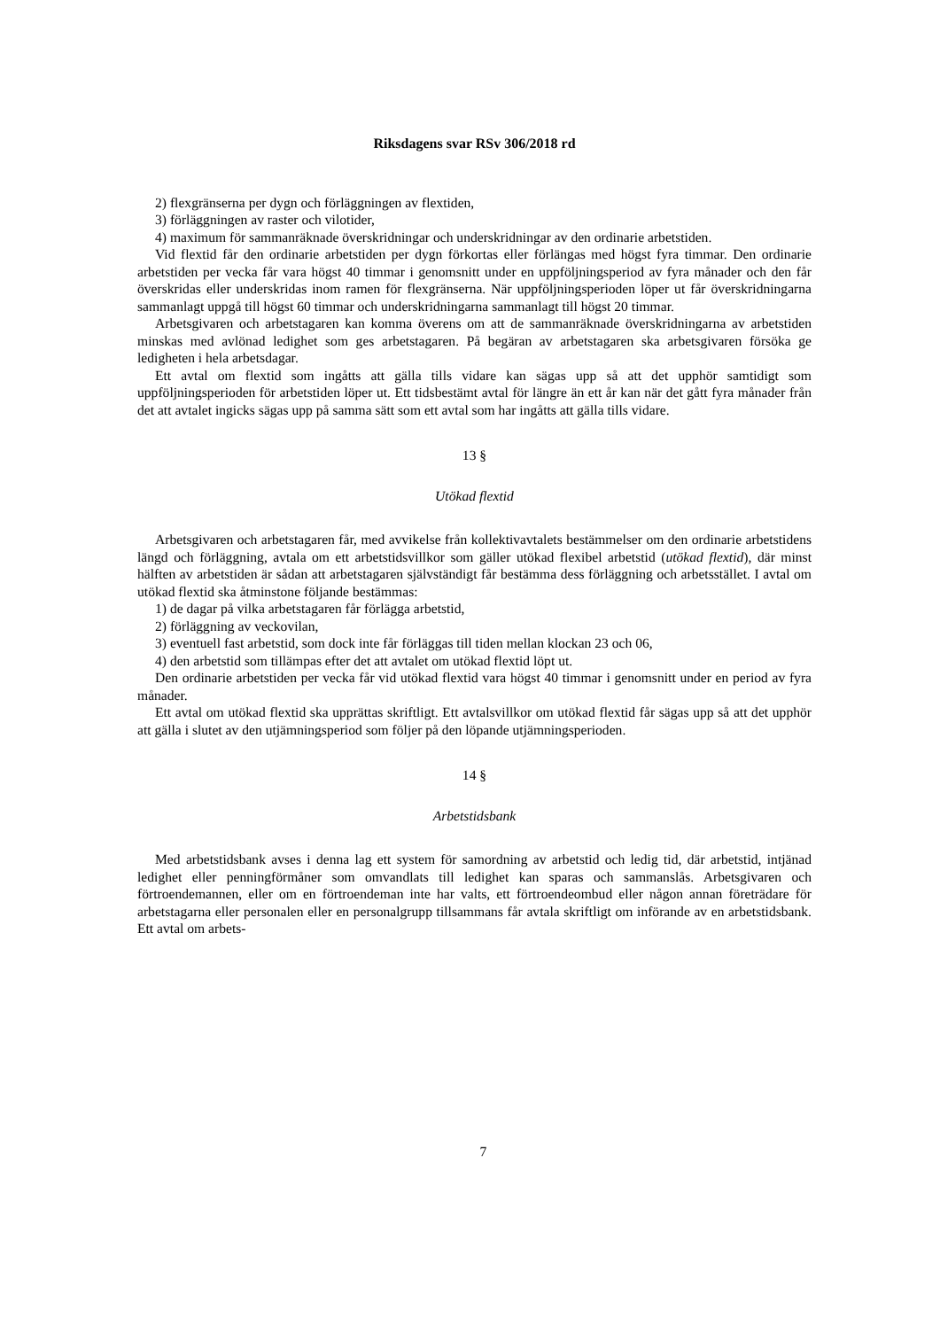Riksdagens svar RSv 306/2018 rd
2) flexgränserna per dygn och förläggningen av flextiden,
3) förläggningen av raster och vilotider,
4) maximum för sammanräknade överskridningar och underskridningar av den ordinarie arbetstiden.
Vid flextid får den ordinarie arbetstiden per dygn förkortas eller förlängas med högst fyra timmar. Den ordinarie arbetstiden per vecka får vara högst 40 timmar i genomsnitt under en uppföljningsperiod av fyra månader och den får överskridas eller underskridas inom ramen för flexgränserna. När uppföljningsperioden löper ut får överskridningarna sammanlagt uppgå till högst 60 timmar och underskridningarna sammanlagt till högst 20 timmar.
Arbetsgivaren och arbetstagaren kan komma överens om att de sammanräknade överskridningarna av arbetstiden minskas med avlönad ledighet som ges arbetstagaren. På begäran av arbetstagaren ska arbetsgivaren försöka ge ledigheten i hela arbetsdagar.
Ett avtal om flextid som ingåtts att gälla tills vidare kan sägas upp så att det upphör samtidigt som uppföljningsperioden för arbetstiden löper ut. Ett tidsbestämt avtal för längre än ett år kan när det gått fyra månader från det att avtalet ingicks sägas upp på samma sätt som ett avtal som har ingåtts att gälla tills vidare.
13 §
Utökad flextid
Arbetsgivaren och arbetstagaren får, med avvikelse från kollektivavtalets bestämmelser om den ordinarie arbetstidens längd och förläggning, avtala om ett arbetstidsvillkor som gäller utökad flexibel arbetstid (utökad flextid), där minst hälften av arbetstiden är sådan att arbetstagaren självständigt får bestämma dess förläggning och arbetsstället. I avtal om utökad flextid ska åtminstone följande bestämmas:
1) de dagar på vilka arbetstagaren får förlägga arbetstid,
2) förläggning av veckovilan,
3) eventuell fast arbetstid, som dock inte får förläggas till tiden mellan klockan 23 och 06,
4) den arbetstid som tillämpas efter det att avtalet om utökad flextid löpt ut.
Den ordinarie arbetstiden per vecka får vid utökad flextid vara högst 40 timmar i genomsnitt under en period av fyra månader.
Ett avtal om utökad flextid ska upprättas skriftligt. Ett avtalsvillkor om utökad flextid får sägas upp så att det upphör att gälla i slutet av den utjämningsperiod som följer på den löpande utjämningsperioden.
14 §
Arbetstidsbank
Med arbetstidsbank avses i denna lag ett system för samordning av arbetstid och ledig tid, där arbetstid, intjänad ledighet eller penningförmåner som omvandlats till ledighet kan sparas och sammanslås. Arbetsgivaren och förtroendemannen, eller om en förtroendeman inte har valts, ett förtroendeombud eller någon annan företrädare för arbetstagarna eller personalen eller en personalgrupp tillsammans får avtala skriftligt om införande av en arbetstidsbank. Ett avtal om arbets-
7